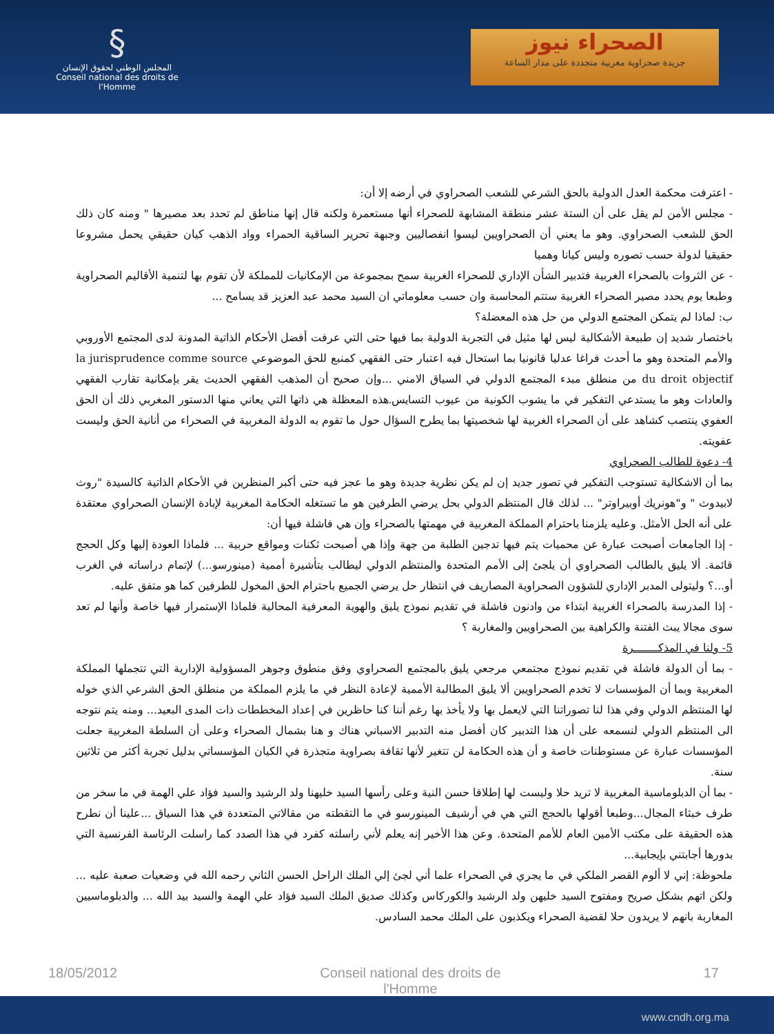§
المجلس الوطني لحقوق الإنسان
Conseil national des droits de l'Homme
الصحراء نيوز
جريدة صحراوية مغربية متجددة على مدار الساعة
- اعترفت محكمة العدل الدولية بالحق الشرعي للشعب الصحراوي في أرضه إلا أن:
- مجلس الأمن لم يقل على أن الستة عشر منطقة المشابهة للصحراء أنها مستعمرة ولكنه قال إنها مناطق لم تحدد بعد مصيرها " ومنه كان ذلك الحق للشعب الصحراوي. وهو ما يعني أن الصحراويين ليسوا انفصاليين وجبهة تحرير الساقية الحمراء وواد الذهب كيان حقيقي يحمل مشروعا حقيقيا لدولة حسب تصوره وليس كيانا وهميا
- عن الثروات بالصحراء الغربية فتدبير الشأن الإداري للصحراء الغربية سمح بمجموعة من الإمكانيات للمملكة لأن تقوم بها لتنمية الأقاليم الصحراوية وطبعا يوم يحدد مصير الصحراء الغربية ستتم المحاسبة وان حسب معلوماتي ان السيد محمد عبد العزيز قد يسامح ...
ب: لماذا لم يتمكن المجتمع الدولي من حل هذه المعضلة؟
باختصار شديد إن طبيعة الأشكالية ليس لها مثيل في التجربة الدولية بما فيها حتى التي عرفت أفضل الأحكام الذاتية المدونة لدى المجتمع الأوروبي والأمم المتحدة وهو ما أحدث فراغا عدليا قانونيا بما استحال فيه اعتبار حتى الفقهي كمنبع للحق الموضوعي la jurisprudence comme source du droit objectif من منطلق مبدء المجتمع الدولي في السياق الامني ...وإن صحيح أن المذهب الفقهي الحديث يقر بإمكانية تقارب الفقهي والعادات وهو ما يستدعي التفكير في ما يشوب الكونية من عيوب التسايس.هذه المعظلة هي ذاتها التي يعاني منها الدستور المغربي ذلك أن الحق العفوي ينتصب كشاهد على أن الصحراء الغربية لها شخصيتها بما يطرح السؤال حول ما تقوم به الدولة المغربية في الصحراء من أنانية الحق وليست عفويته.
4- دعوة للطالب الصحراوي
بما أن الاشكالية تستوجب التفكير في تصور جديد إن لم يكن نظرية جديدة وهو ما عجز فيه حتى أكبر المنظرين في الأحكام الذاتية كالسيدة "روث لابيدوث " و"هونريك أوبيراوتر" ... لذلك قال المنتظم الدولي بحل يرضي الطرفين هو ما تستغله الحكامة المغربية لإبادة الإنسان الصحراوي معتقدة على أنه الحل الأمثل. وعليه يلزمنا باحترام المملكة المغربية في مهمتها بالصحراء وإن هي فاشلة فيها أن:
- إذا الجامعات أصبحت عبارة عن محميات يتم فيها تدجين الطلبة من جهة وإذا هي أصبحت ثكنات ومواقع حربية ... فلماذا العودة إليها وكل الحجج قائمة. ألا يليق بالطالب الصحراوي أن يلجئ إلى الأمم المتحدة والمنتظم الدولي ليطالب بتأشيرة أممية (مينورسو...) لإتمام دراساته في الغرب أو...؟ وليتولى المدبر الإداري للشؤون الصحراوية المصاريف في انتظار حل يرضي الجميع باحترام الحق المخول للطرفين كما هو متفق عليه.
- إذا المدرسة بالصحراء الغربية ابتداء من وادنون فاشلة في تقديم نموذج يليق والهوية المعرفية المحالية فلماذا الإستمرار فيها خاصة وأنها لم تعد سوى مجالا يبث الفتنة والكراهية بين الصحراويين والمغاربة ؟
5- ولنا في المذكـــــــرة
- بما أن الدولة فاشلة في تقديم نموذج مجتمعي مرجعي يليق بالمجتمع الصحراوي وفق منطوق وجوهر المسؤولية الإدارية التي تتجملها المملكة المغربية وبما أن المؤسسات لا تخدم الصحراويين ألا يليق المطالبة الأممية لإعادة النظر في ما يلزم المملكة من منطلق الحق الشرعي الذي خوله لها المنتظم الدولي وفي هذا لنا تصوراتنا التي لايعمل بها ولا يأخذ بها رغم أننا كنا حاظرين في إعداد المخططات ذات المدى البعيد... ومنه يتم نتوجه الى المنتظم الدولي لنسمعه على أن هذا التدبير كان أفضل منه التدبير الاسباني هناك و هنا بشمال الصحراء وعلى أن السلطة المغربية جعلت المؤسسات عبارة عن مستوطنات خاصة و أن هذه الحكامة لن تتغير لأنها ثقافة بصراوية متجذرة في الكيان المؤسساتي بدليل تجربة أكثر من ثلاثين سنة.
- بما أن الدبلوماسية المغربية لا تريد حلا وليست لها إطلاقا حسن النية وعلى رأسها السيد خليهنا ولد الرشيد والسيد فؤاد علي الهمة في ما سخر من طرف خبثاء المجال...وطبعا أقولها بالحجج التي هي في أرشيف المينورسو في ما التقطته من مقالاتي المتعددة في هذا السياق ...علينا أن نطرح هذه الحقيقة على مكتب الأمين العام للأمم المتحدة. وعن هذا الأخير إنه يعلم لأني راسلته كفرد في هذا الصدد كما راسلت الرئاسة الفرنسية التي بدورها أجابتني بإيجابية...
ملحوظة: إني لا ألوم القصر الملكي في ما يجري في الصحراء علما أني لجئ إلي الملك الراحل الحسن الثاني رحمه الله في وضعيات صعبة عليه ... ولكن اتهم بشكل صريح ومفتوح السيد خليهن ولد الرشيد والكوركاس وكذلك صديق الملك السيد فؤاد علي الهمة والسيد بيد الله ... والدبلوماسيين المغاربة بانهم لا يريدون حلا لقضية الصحراء ويكذبون على الملك محمد السادس.
18/05/2012 Conseil national des droits de l'Homme 17
www.cndh.org.ma